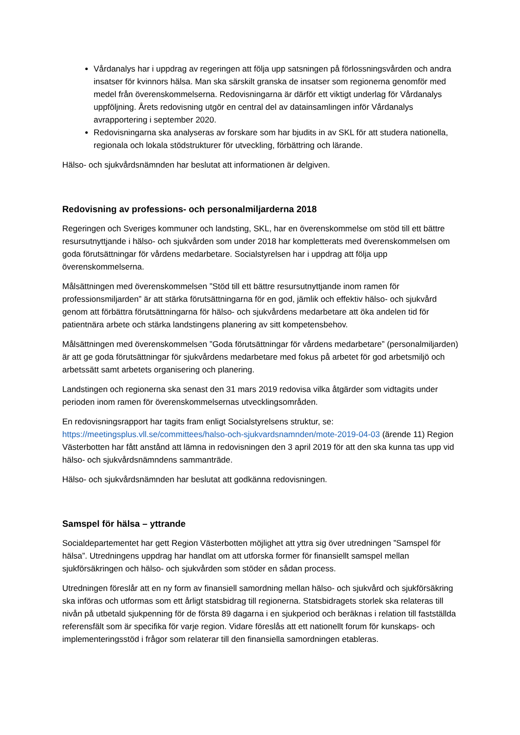Vårdanalys har i uppdrag av regeringen att följa upp satsningen på förlossningsvården och andra insatser för kvinnors hälsa. Man ska särskilt granska de insatser som regionerna genomför med medel från överenskommelserna. Redovisningarna är därför ett viktigt underlag för Vårdanalys uppföljning. Årets redovisning utgör en central del av datainsamlingen inför Vårdanalys avrapportering i september 2020.
Redovisningarna ska analyseras av forskare som har bjudits in av SKL för att studera nationella, regionala och lokala stödstrukturer för utveckling, förbättring och lärande.
Hälso- och sjukvårdsnämnden har beslutat att informationen är delgiven.
Redovisning av professions- och personalmiljarderna 2018
Regeringen och Sveriges kommuner och landsting, SKL, har en överenskommelse om stöd till ett bättre resursutnyttjande i hälso- och sjukvården som under 2018 har kompletterats med överenskommelsen om goda förutsättningar för vårdens medarbetare. Socialstyrelsen har i uppdrag att följa upp överenskommelserna.
Målsättningen med överenskommelsen ”Stöd till ett bättre resursutnyttjande inom ramen för professionsmiljarden” är att stärka förutsättningarna för en god, jämlik och effektiv hälso- och sjukvård genom att förbättra förutsättningarna för hälso- och sjukvårdens medarbetare att öka andelen tid för patientnära arbete och stärka landstingens planering av sitt kompetensbehov.
Målsättningen med överenskommelsen ”Goda förutsättningar för vårdens medarbetare” (personalmiljarden) är att ge goda förutsättningar för sjukvårdens medarbetare med fokus på arbetet för god arbetsmiljö och arbetssätt samt arbetets organisering och planering.
Landstingen och regionerna ska senast den 31 mars 2019 redovisa vilka åtgärder som vidtagits under perioden inom ramen för överenskommelsernas utvecklingsområden.
En redovisningsrapport har tagits fram enligt Socialstyrelsens struktur, se:
https://meetingsplus.vll.se/committees/halso-och-sjukvardsnamnden/mote-2019-04-03 (ärende 11) Region Västerbotten har fått anstånd att lämna in redovisningen den 3 april 2019 för att den ska kunna tas upp vid hälso- och sjukvårdsnämndens sammanträde.
Hälso- och sjukvårdsnämnden har beslutat att godkänna redovisningen.
Samspel för hälsa – yttrande
Socialdepartementet har gett Region Västerbotten möjlighet att yttra sig över utredningen ”Samspel för hälsa”. Utredningens uppdrag har handlat om att utforska former för finansiellt samspel mellan sjukförsäkringen och hälso- och sjukvården som stöder en sådan process.
Utredningen föreslår att en ny form av finansiell samordning mellan hälso- och sjukvård och sjukförsäkring ska införas och utformas som ett årligt statsbidrag till regionerna. Statsbidragets storlek ska relateras till nivån på utbetald sjukpenning för de första 89 dagarna i en sjukperiod och beräknas i relation till fastställda referensfält som är specifika för varje region. Vidare föreslås att ett nationellt forum för kunskaps- och implementeringsstöd i frågor som relaterar till den finansiella samordningen etableras.